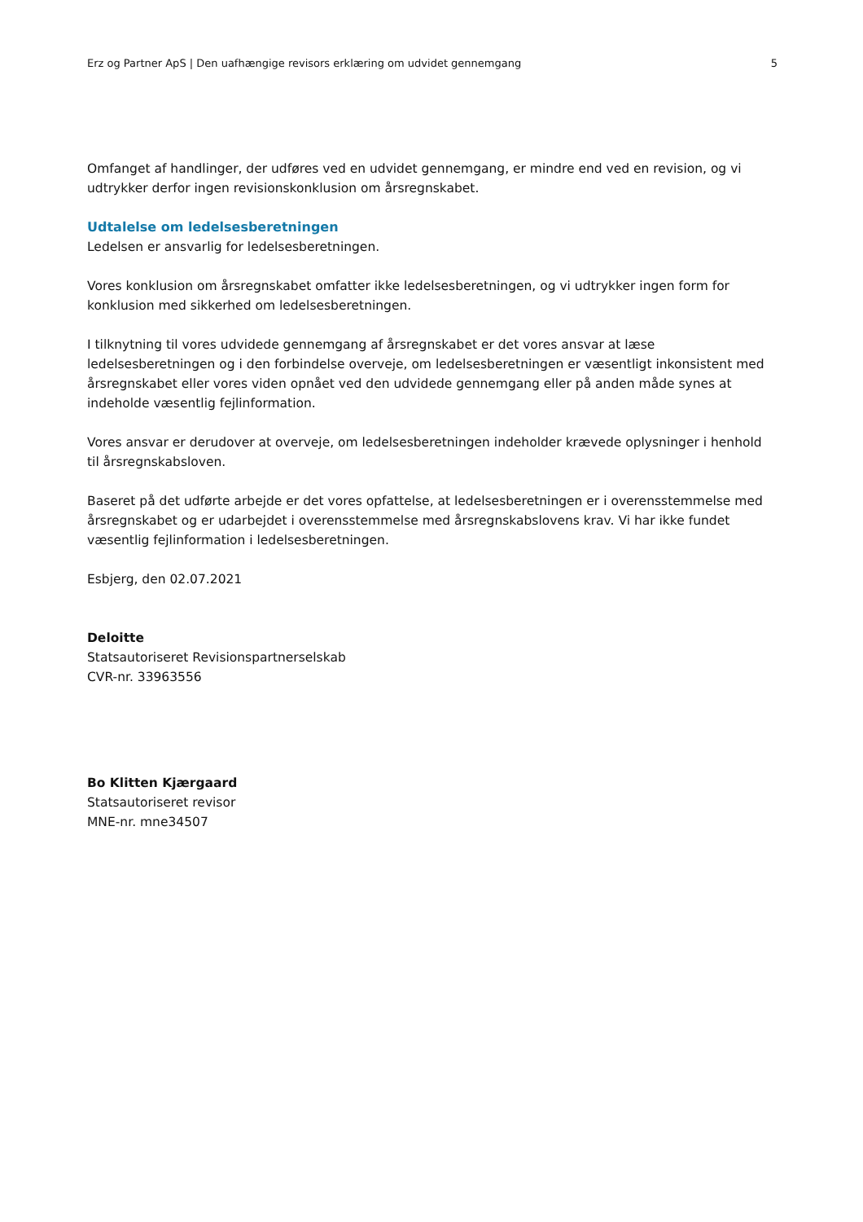Erz og Partner ApS | Den uafhængige revisors erklæring om udvidet gennemgang 5
Omfanget af handlinger, der udføres ved en udvidet gennemgang, er mindre end ved en revision, og vi udtrykker derfor ingen revisionskonklusion om årsregnskabet.
Udtalelse om ledelsesberetningen
Ledelsen er ansvarlig for ledelsesberetningen.
Vores konklusion om årsregnskabet omfatter ikke ledelsesberetningen, og vi udtrykker ingen form for konklusion med sikkerhed om ledelsesberetningen.
I tilknytning til vores udvidede gennemgang af årsregnskabet er det vores ansvar at læse ledelsesberetningen og i den forbindelse overveje, om ledelsesberetningen er væsentligt inkonsistent med årsregnskabet eller vores viden opnået ved den udvidede gennemgang eller på anden måde synes at indeholde væsentlig fejlinformation.
Vores ansvar er derudover at overveje, om ledelsesberetningen indeholder krævede oplysninger i henhold til årsregnskabsloven.
Baseret på det udførte arbejde er det vores opfattelse, at ledelsesberetningen er i overensstemmelse med årsregnskabet og er udarbejdet i overensstemmelse med årsregnskabslovens krav. Vi har ikke fundet væsentlig fejlinformation i ledelsesberetningen.
Esbjerg, den 02.07.2021
Deloitte
Statsautoriseret Revisionspartnerselskab
CVR-nr. 33963556
Bo Klitten Kjærgaard
Statsautoriseret revisor
MNE-nr. mne34507